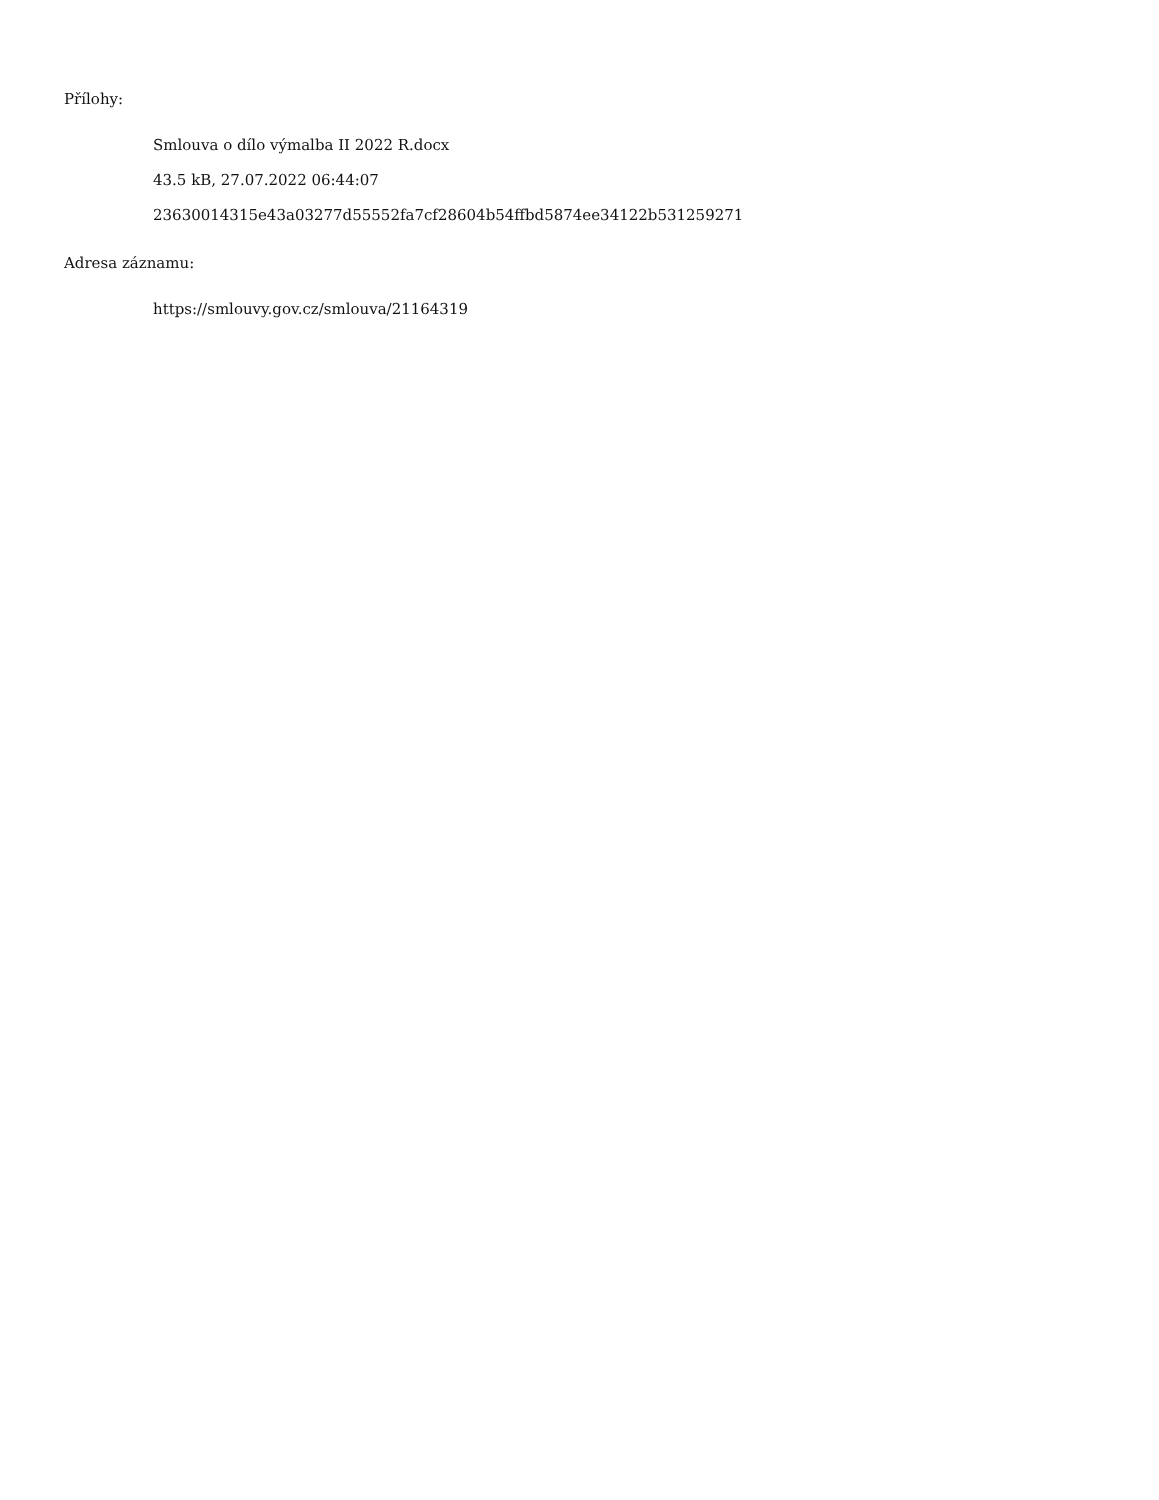Přílohy:
Smlouva o dílo výmalba II 2022 R.docx
43.5 kB, 27.07.2022 06:44:07
23630014315e43a03277d55552fa7cf28604b54ffbd5874ee34122b531259271
Adresa záznamu:
https://smlouvy.gov.cz/smlouva/21164319